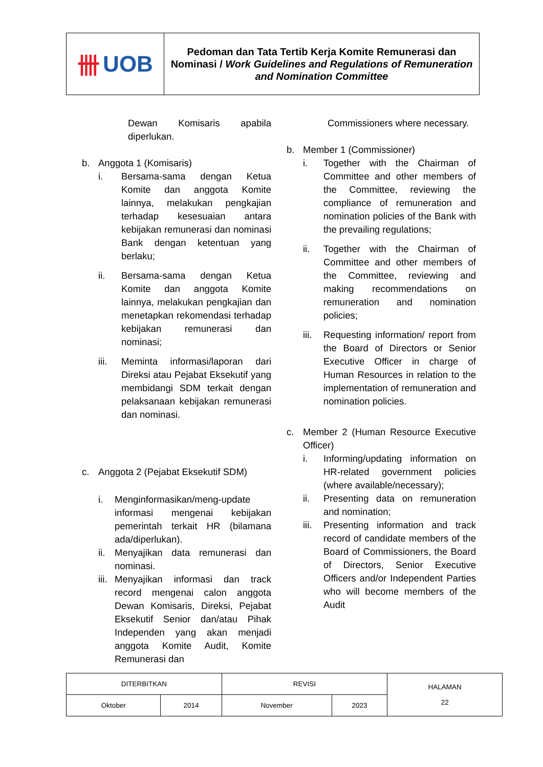卌 UOB
Pedoman dan Tata Tertib Kerja Komite Remunerasi dan Nominasi / Work Guidelines and Regulations of Remuneration and Nomination Committee
Dewan Komisaris apabila diperlukan.
b. Anggota 1 (Komisaris)
i. Bersama-sama dengan Ketua Komite dan anggota Komite lainnya, melakukan pengkajian terhadap kesesuaian antara kebijakan remunerasi dan nominasi Bank dengan ketentuan yang berlaku;
ii. Bersama-sama dengan Ketua Komite dan anggota Komite lainnya, melakukan pengkajian dan menetapkan rekomendasi terhadap kebijakan remunerasi dan nominasi;
iii. Meminta informasi/laporan dari Direksi atau Pejabat Eksekutif yang membidangi SDM terkait dengan pelaksanaan kebijakan remunerasi dan nominasi.
c. Anggota 2 (Pejabat Eksekutif SDM)
i. Menginformasikan/meng-update informasi mengenai kebijakan pemerintah terkait HR (bilamana ada/diperlukan).
ii.
Menyajikan data remunerasi dan nominasi.
iii.
Menyajikan informasi dan track record mengenai calon anggota Dewan Komisaris, Direksi, Pejabat Eksekutif Senior dan/atau Pihak Independen yang akan menjadi anggota Komite Audit, Komite Remunerasi dan
Commissioners where necessary.
b. Member 1 (Commissioner)
i. Together with the Chairman of Committee and other members of the Committee, reviewing the compliance of remuneration and nomination policies of the Bank with the prevailing regulations;
ii. Together with the Chairman of Committee and other members of the Committee, reviewing and making recommendations on remuneration and nomination policies;
iii.
Requesting information/ report from the Board of Directors or Senior Executive Officer in charge of Human Resources in relation to the implementation of remuneration and nomination policies.
c. Member 2 (Human Resource Executive Officer)
i. Informing/updating information on HR-related government policies (where available/necessary);
ii. Presenting data on remuneration and nomination;
iii.
Presenting information and track record of candidate members of the Board of Commissioners, the Board of Directors, Senior Executive Officers and/or Independent Parties who will become members of the Audit
| DITERBITKAN | | REVISI | | HALAMAN 22 |
| Oktober | 2014 | November | 2023 | |